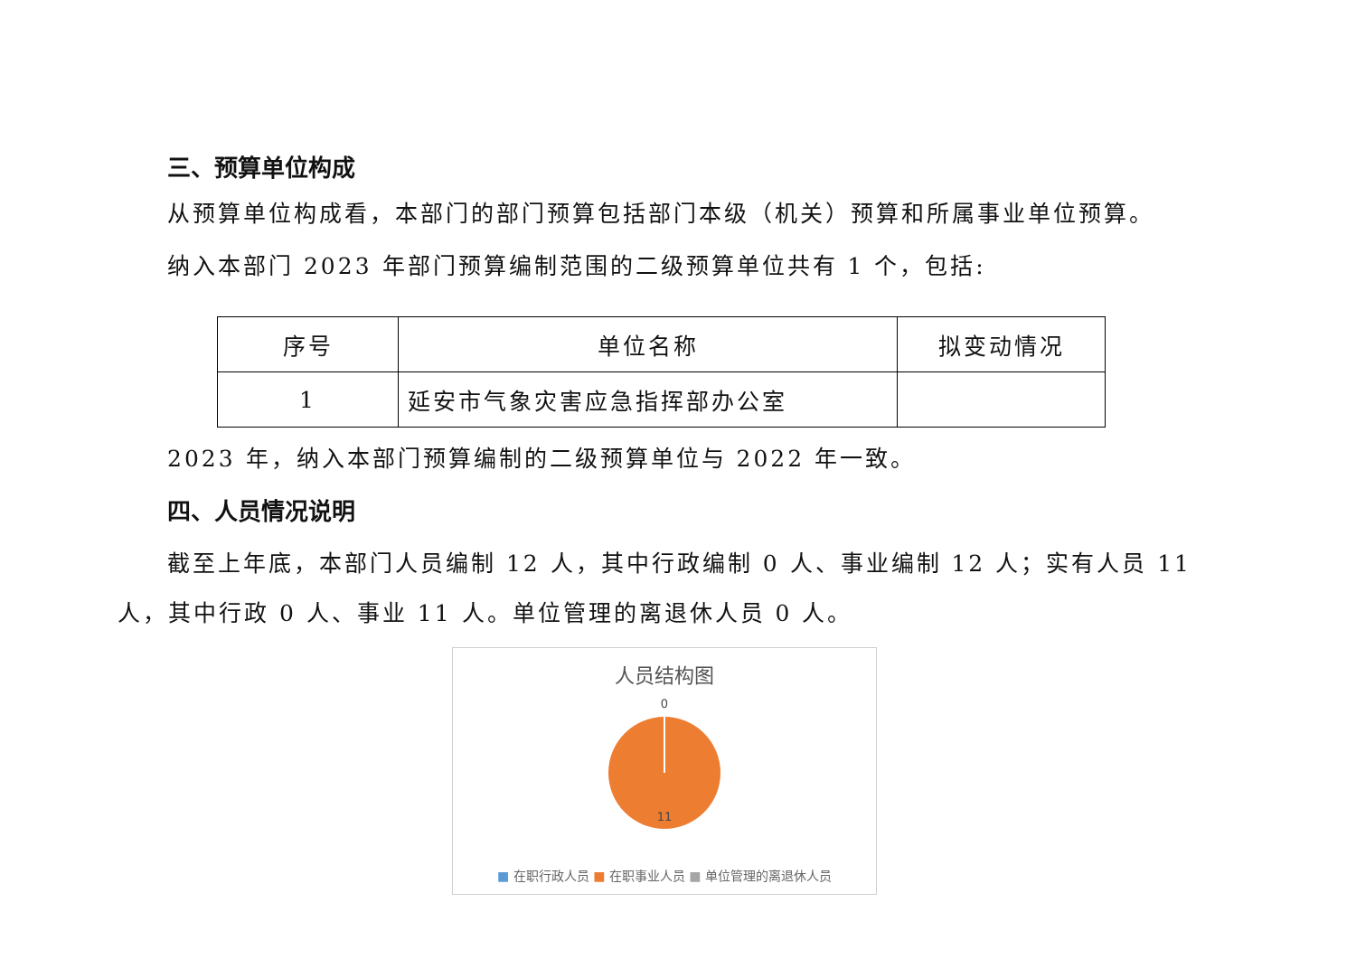三、预算单位构成
从预算单位构成看，本部门的部门预算包括部门本级（机关）预算和所属事业单位预算。
纳入本部门 2023 年部门预算编制范围的二级预算单位共有 1 个，包括:
| 序号 | 单位名称 | 拟变动情况 |
| --- | --- | --- |
| 1 | 延安市气象灾害应急指挥部办公室 | |
2023 年，纳入本部门预算编制的二级预算单位与 2022 年一致。
四、人员情况说明
截至上年底，本部门人员编制 12 人，其中行政编制 0 人、事业编制 12 人；实有人员 11 人，其中行政 0 人、事业 11 人。单位管理的离退休人员 0 人。
人员结构图
0
11
■ 在职行政人员 ■ 在职事业人员 ■ 单位管理的离退休人员